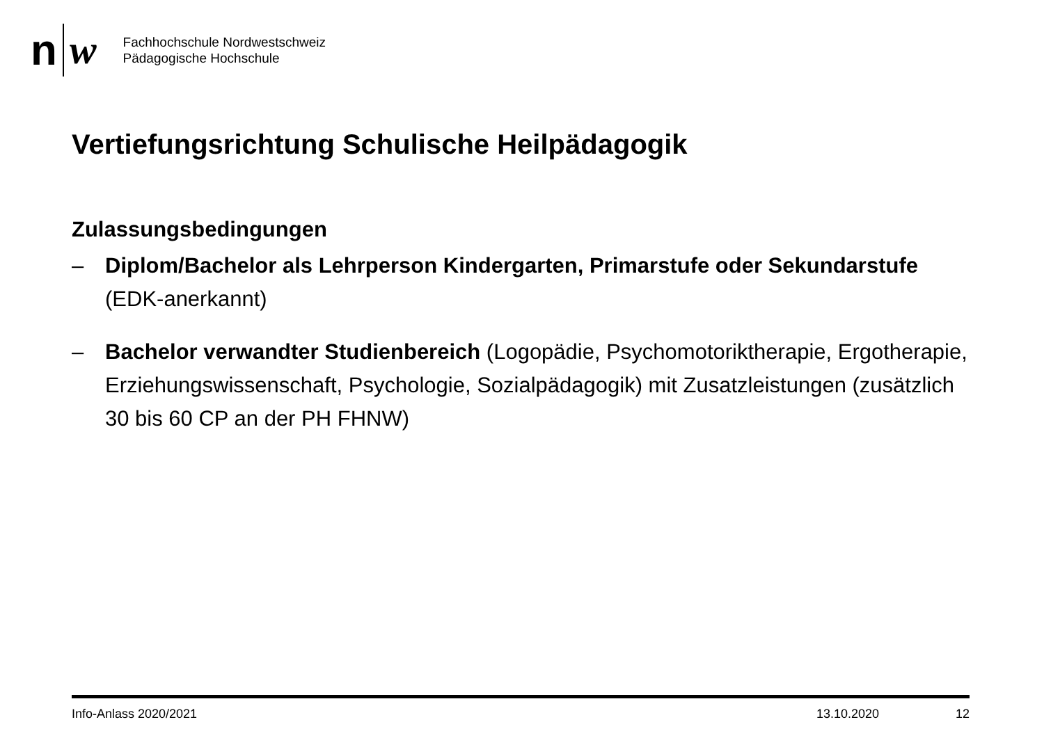n w
Fachhochschule Nordwestschweiz
Pädagogische Hochschule
Vertiefungsrichtung Schulische Heilpädagogik
Zulassungsbedingungen
– Diplom/Bachelor als Lehrperson Kindergarten, Primarstufe oder Sekundarstufe (EDK-anerkannt)
– Bachelor verwandter Studienbereich (Logopädie, Psychomotoriktherapie, Ergotherapie, Erziehungswissenschaft, Psychologie, Sozialpädagogik) mit Zusatzleistungen (zusätzlich 30 bis 60 CP an der PH FHNW)
Info-Anlass 2020/2021 13.10.2020 12